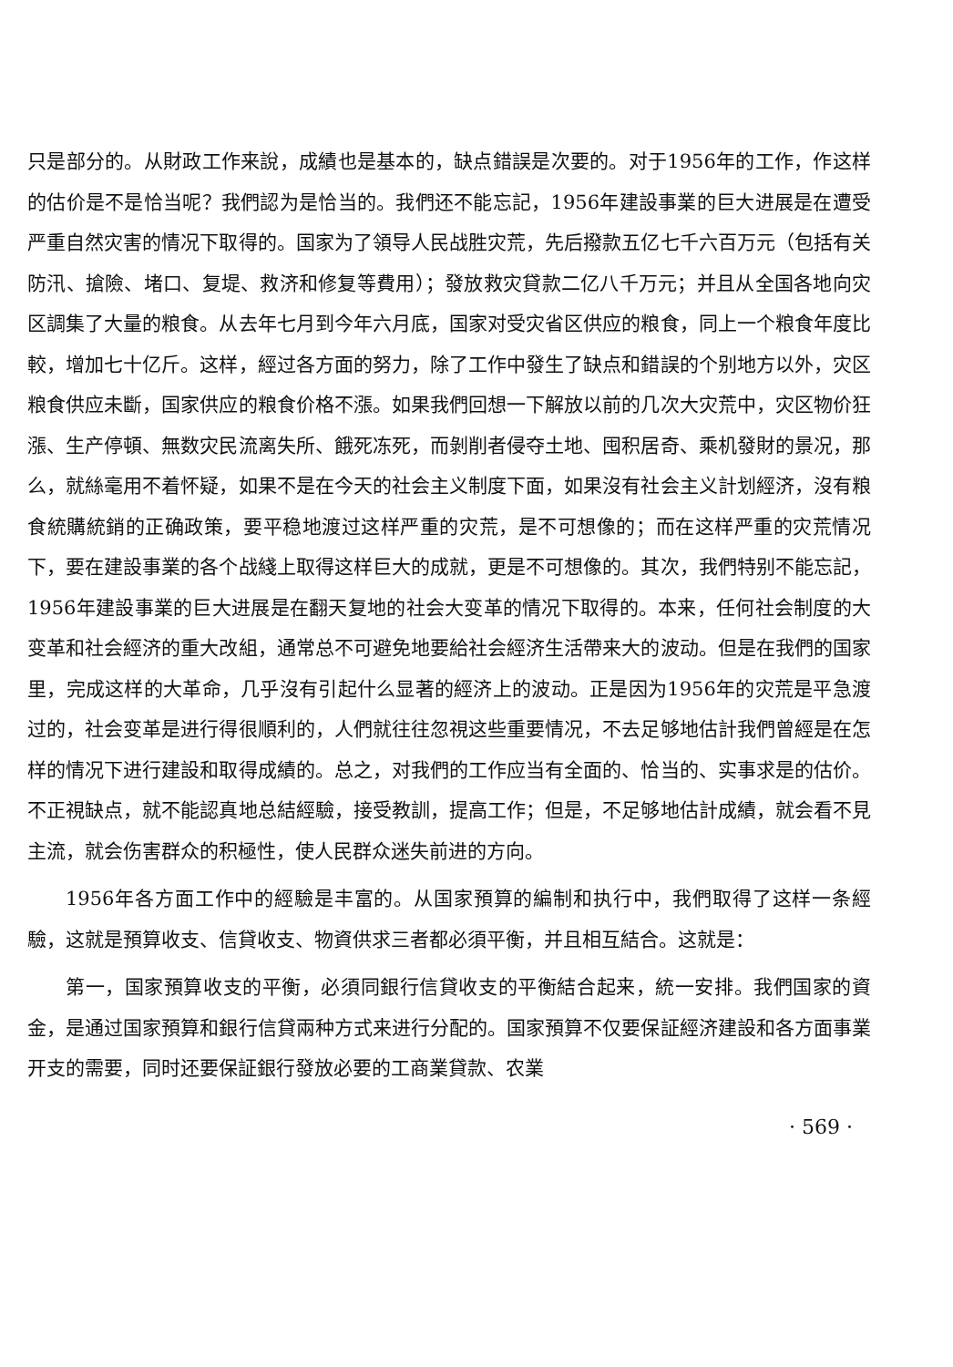只是部分的。从財政工作来說，成績也是基本的，缺点錯誤是次要的。对于1956年的工作，作这样的估价是不是恰当呢？我們認为是恰当的。我們还不能忘記，1956年建設事業的巨大进展是在遭受严重自然灾害的情况下取得的。国家为了領导人民战胜灾荒，先后撥款五亿七千六百万元（包括有关防汛、搶險、堵口、复堤、救济和修复等費用）；發放救灾貸款二亿八千万元；并且从全国各地向灾区調集了大量的粮食。从去年七月到今年六月底，国家对受灾省区供应的粮食，同上一个粮食年度比較，增加七十亿斤。这样，經过各方面的努力，除了工作中發生了缺点和錯誤的个别地方以外，灾区粮食供应未斷，国家供应的粮食价格不漲。如果我們回想一下解放以前的几次大灾荒中，灾区物价狂漲、生产停頓、無数灾民流离失所、餓死冻死，而剝削者侵夺土地、囤积居奇、乘机發財的景况，那么，就絲毫用不着怀疑，如果不是在今天的社会主义制度下面，如果沒有社会主义計划經济，沒有粮食統購統銷的正确政策，要平稳地渡过这样严重的灾荒，是不可想像的；而在这样严重的灾荒情况下，要在建設事業的各个战綫上取得这样巨大的成就，更是不可想像的。其次，我們特别不能忘記，1956年建設事業的巨大进展是在翻天复地的社会大变革的情况下取得的。本来，任何社会制度的大变革和社会經济的重大改組，通常总不可避免地要給社会經济生活帶来大的波动。但是在我們的国家里，完成这样的大革命，几乎沒有引起什么显著的經济上的波动。正是因为1956年的灾荒是平急渡过的，社会变革是进行得很順利的，人們就往往忽視这些重要情况，不去足够地估計我們曾經是在怎样的情况下进行建設和取得成績的。总之，对我們的工作应当有全面的、恰当的、实事求是的估价。不正視缺点，就不能認真地总結經驗，接受教訓，提高工作；但是，不足够地估計成績，就会看不見主流，就会伤害群众的积極性，使人民群众迷失前进的方向。
1956年各方面工作中的經驗是丰富的。从国家預算的編制和执行中，我們取得了这样一条經驗，这就是預算收支、信貸收支、物資供求三者都必須平衡，并且相互結合。这就是：
第一，国家預算收支的平衡，必須同銀行信貸收支的平衡結合起来，統一安排。我們国家的資金，是通过国家預算和銀行信貸兩种方式来进行分配的。国家預算不仅要保証經济建設和各方面事業开支的需要，同时还要保証銀行發放必要的工商業貸款、农業
· 569 ·